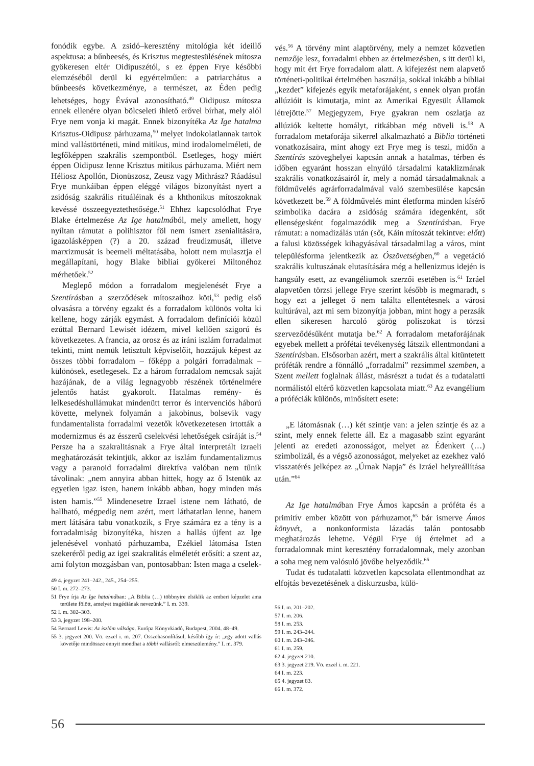fonódik egybe. A zsidó–keresztény mitológia két ideillő aspektusa: a bűnbeesés, és Krisztus megtestesülésének mítosza gyökeresen eltér Oidipuszétól, s ez éppen Frye későbbi elemzéséből derül ki egyértelműen: a patriarchátus a bűnbeesés következménye, a természet, az Éden pedig lehetséges, hogy Évával azonosítható.<sup>49</sup> Oidipusz mítosza ennek ellenére olyan bölcseleti ihlető erővel bírhat, mely alól Frye nem vonja ki magát. Ennek bizonyítéka Az Ige hatalma Krisztus-Oidipusz párhuzama,<sup>50</sup> melyet indokolatlannak tartok mind vallástörténeti, mind mitikus, mind irodalomelméleti, de legfőképpen szakrális szempontból. Esetleges, hogy miért éppen Oidipusz lenne Krisztus mitikus párhuzama. Miért nem Héliosz Apollón, Dionüszosz, Zeusz vagy Mithrász? Ráadásul Frye munkáiban éppen eléggé világos bizonyítást nyert a zsidóság szakrális rituáléinak és a khthonikus mítoszoknak kevéssé összeegyeztethetősége.<sup>51</sup> Ehhez kapcsolódhat Frye Blake értelmezése Az Ige hatalmából, mely amellett, hogy nyíltan rámutat a polihisztor föl nem ismert zsenialitására, igazolásképpen (?) a 20. század freudizmusát, illetve marxizmusát is beemeli méltatásába, holott nem mulasztja el megállapítani, hogy Blake bibliai gyökerei Miltonéhoz mérhetőek.<sup>52</sup>
Meglepő módon a forradalom megjelenését Frye a Szentírásban a szerződések mítoszaihoz köti,<sup>53</sup> pedig első olvasásra a törvény egzakt és a forradalom különös volta ki kellene, hogy zárják egymást. A forradalom definíciói közül ezúttal Bernard Lewisét idézem, mivel kellően szigorú és következetes. A francia, az orosz és az iráni iszlám forradalmat tekinti, mint nemük letisztult képviselőit, hozzájuk képest az összes többi forradalom – főképp a polgári forradalmak – különösek, esetlegesek. Ez a három forradalom nemcsak saját hazájának, de a világ legnagyobb részének történelmére jelentős hatást gyakorolt. Hatalmas remény- és lelkesedéshullámukat mindenütt terror és intervenciós háború követte, melynek folyamán a jakobinus, bolsevik vagy fundamentalista forradalmi vezetők következetesen irtották a modernizmus és az ésszerű cselekvési lehetőségek csíráját is.<sup>54</sup> Persze ha a szakralitásnak a Frye által interpretált izraeli meghatározását tekintjük, akkor az iszlám fundamentalizmus vagy a paranoid forradalmi direktíva valóban nem tűnik távolinak: „nem annyira abban hittek, hogy az ő Istenük az egyetlen igaz isten, hanem inkább abban, hogy minden más isten hamis.”<sup>55</sup> Mindenesetre Izrael istene nem látható, de hallható, mégpedig nem azért, mert láthatatlan lenne, hanem mert látására tabu vonatkozik, s Frye számára ez a tény is a forradalmiság bizonyítéka, hiszen a hallás újfent az Ige jelenésével vonható párhuzamba, Ezékiel látomása Isten szekeréről pedig az igei szakralitás elméletét erősíti: a szent az, ami folyton mozgásban van, pontosabban: Isten maga a cselek-
49 4. jegyzet 241–242., 245., 254–255.
50 I. m. 272–273.
51 Frye írja Az Ige hatalmában: „A Biblia (…) többnyire elsiklik az emberi képzelet ama területe fölött, amelyet tragédiának nevezünk.” I. m. 339.
52 I. m. 302–303.
53 3. jegyzet 198–200.
54 Bernard Lewis: Az iszlám válsága. Európa Könyvkiadó, Budapest, 2004. 48–49.
55 3. jegyzet 200. Vö. ezzel i. m. 207. Összehasonlításul, később így ír: „egy adott vallás követője mindössze ennyit mondhat a többi vallásról: elmeszülemény.” I. m. 379.
vés.<sup>56</sup> A törvény mint alaptörvény, mely a nemzet közvetlen nemzője lesz, forradalmi ebben az értelmezésben, s itt derül ki, hogy mit ért Frye forradalom alatt. A kifejezést nem alapvető történeti-politikai értelmében használja, sokkal inkább a bibliai „kezdet” kifejezés egyik metaforájaként, s ennek olyan profán allúzióit is kimutatja, mint az Amerikai Egyesült Államok létrejötte.<sup>57</sup> Megjegyzem, Frye gyakran nem oszlatja az allúziók keltette homályt, ritkábban még növeli is.<sup>58</sup> A forradalom metaforája sikerrel alkalmazható a Biblia történeti vonatkozásaira, mint ahogy ezt Frye meg is teszi, midőn a Szentírás szöveghelyei kapcsán annak a hatalmas, térben és időben egyaránt hosszan elnyúló társadalmi kataklizmának szakrális vonatkozásairól ír, mely a nomád társadalmaknak a földművelés agrárforradalmával való szembesülése kapcsán következett be.<sup>59</sup> A földművelés mint életforma minden kísérő szimbolika dacára a zsidóság számára idegenként, sőt ellenségesként fogalmazódik meg a Szentírásban. Frye rámutat: a nomadizálás után (sőt, Káin mítoszát tekintve: előtt) a falusi közösségek kihagyásával társadalmilag a város, mint településforma jelentkezik az Ószövetségben,<sup>60</sup> a vegetáció szakrális kultuszának elutasítására még a hellenizmus idején is hangsúly esett, az evangéliumok szerzői esetében is.<sup>61</sup> Izráel alapvetően törzsi jellege Frye szerint később is megmaradt, s hogy ezt a jelleget ő nem találta ellentétesnek a városi kultúrával, azt mi sem bizonyítja jobban, mint hogy a perzsák ellen sikeresen harcoló görög poliszokat is törzsi szerveződésűként mutatja be.<sup>62</sup> A forradalom metaforájának egyebek mellett a prófétai tevékenység látszik ellentmondani a Szentírásban. Elsősorban azért, mert a szakrális által kitüntetett próféták rendre a fönnálló „forradalmi” rezsimmel szemben, a Szent mellett foglalnak állást, másrészt a tudat és a tudatalatti normálistól eltérő közvetlen kapcsolata miatt.<sup>63</sup> Az evangélium a próféciák különös, minősített esete:
„E látomásnak (…) két szintje van: a jelen szintje és az a szint, mely ennek felette áll. Ez a magasabb szint egyaránt jelenti az eredeti azonosságot, melyet az Édenkert (…) szimbolizál, és a végső azonosságot, melyeket az ezekhez való visszatérés jelképez az „Úrnak Napja” és Izráel helyreállítása után.”<sup>64</sup>
Az Ige hatalmában Frye Ámos kapcsán a próféta és a primitív ember között von párhuzamot,<sup>65</sup> bár ismerve Ámos könyvét, a nonkonformista lázadás talán pontosabb meghatározás lehetne. Végül Frye új értelmet ad a forradalomnak mint keresztény forradalomnak, mely azonban a soha meg nem valósuló jövőbe helyeződik.<sup>66</sup>
Tudat és tudatalatti közvetlen kapcsolata ellentmondhat az elfojtás bevezetésének a diskurzusba, külö-
56 I. m. 201–202.
57 I. m. 206.
58 I. m. 253.
59 I. m. 243–244.
60 I. m. 243–246.
61 I. m. 259.
62 4. jegyzet 210.
63 3. jegyzet 219. Vö. ezzel i. m. 221.
64 I. m. 223.
65 4. jegyzet 83.
66 I. m. 372.
56